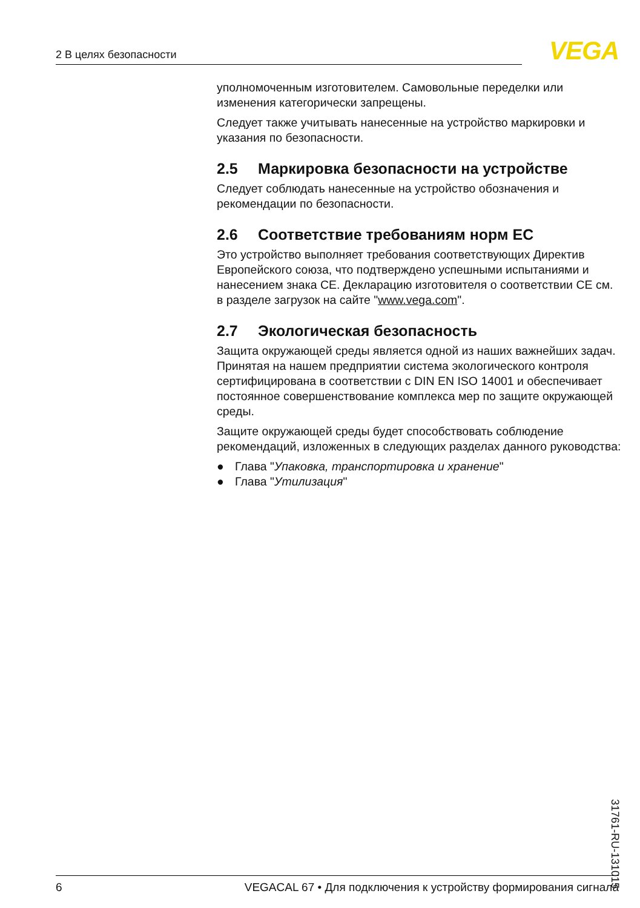2 В целях безопасности VEGA
уполномоченным изготовителем. Самовольные переделки или изменения категорически запрещены.
Следует также учитывать нанесенные на устройство маркировки и указания по безопасности.
2.5 Маркировка безопасности на устройстве
Следует соблюдать нанесенные на устройство обозначения и рекомендации по безопасности.
2.6 Соответствие требованиям норм ЕС
Это устройство выполняет требования соответствующих Директив Европейского союза, что подтверждено успешными испытаниями и нанесением знака CE. Декларацию изготовителя о соответствии CE см. в разделе загрузок на сайте "www.vega.com".
2.7 Экологическая безопасность
Защита окружающей среды является одной из наших важнейших задач. Принятая на нашем предприятии система экологического контроля сертифицирована в соответствии с DIN EN ISO 14001 и обеспечивает постоянное совершенствование комплекса мер по защите окружающей среды.
Защите окружающей среды будет способствовать соблюдение рекомендаций, изложенных в следующих разделах данного руководства:
● Глава "Упаковка, транспортировка и хранение"
● Глава "Утилизация"
31761-RU-131015
6 VEGACAL 67 • Для подключения к устройству формирования сигнала